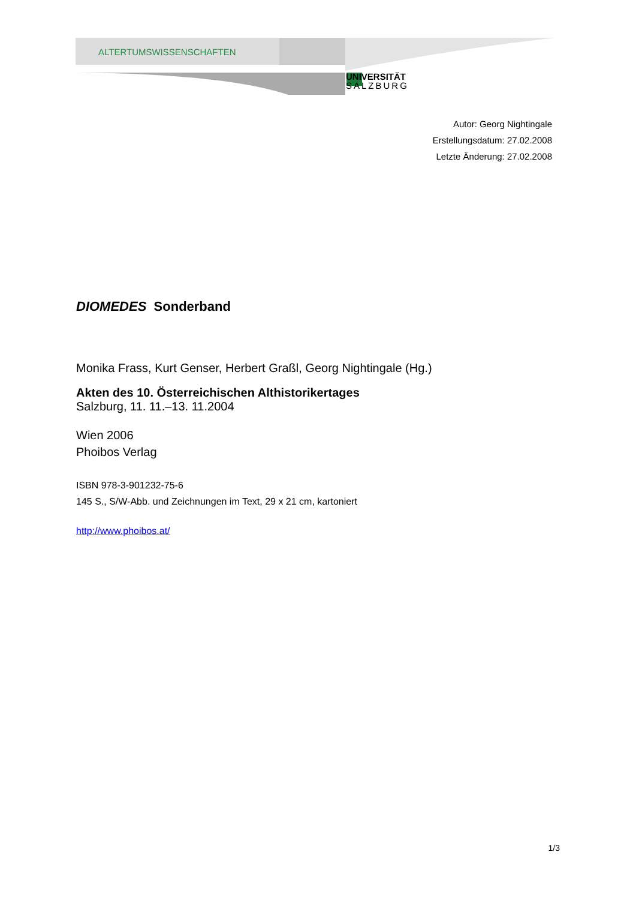ALTERTUMSWISSENSCHAFTEN
UNIVERSITÄT
SALZBURG
Autor: Georg Nightingale
Erstellungsdatum: 27.02.2008
Letzte Änderung: 27.02.2008
DIOMEDES Sonderband
Monika Frass, Kurt Genser, Herbert Graßl, Georg Nightingale (Hg.)
Akten des 10. Österreichischen Althistorikertages
Salzburg, 11. 11.–13. 11.2004
Wien 2006
Phoibos Verlag
ISBN 978-3-901232-75-6
145 S., S/W-Abb. und Zeichnungen im Text, 29 x 21 cm, kartoniert
http://www.phoibos.at/
1/3